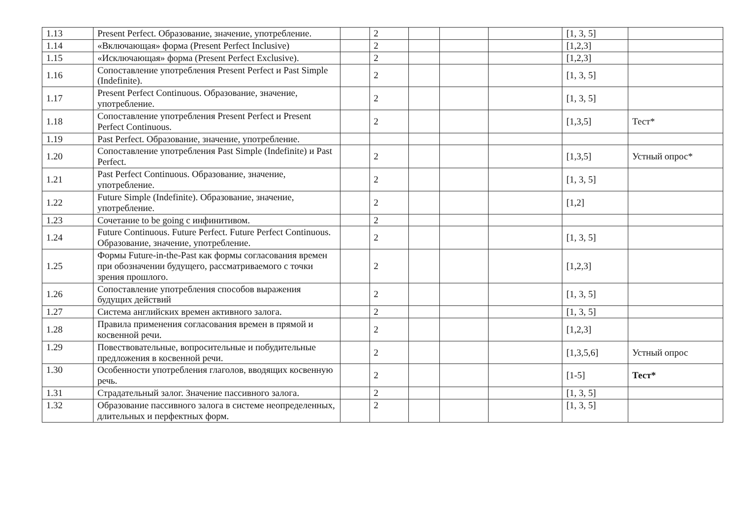| 1.13 | Present Perfect. Образование, значение, употребление. | | 2 | | | | [1, 3, 5] | |
| 1.14 | «Включающая» форма (Present Perfect Inclusive) | | 2 | | | | [1,2,3] | |
| 1.15 | «Исключающая» форма (Present Perfect Exclusive). | | 2 | | | | [1,2,3] | |
| 1.16 | Сопоставление употребления Present Perfect и Past Simple (Indefinite). | | 2 | | | | [1, 3, 5] | |
| 1.17 | Present Perfect Continuous. Образование, значение, употребление. | | 2 | | | | [1, 3, 5] | |
| 1.18 | Сопоставление употребления Present Perfect и Present Perfect Continuous. | | 2 | | | | [1,3,5] | Тест* |
| 1.19 | Past Perfect. Образование, значение, употребление. | | | | | | | |
| 1.20 | Сопоставление употребления Past Simple (Indefinite) и Past Perfect. | | 2 | | | | [1,3,5] | Устный опрос* |
| 1.21 | Past Perfect Continuous. Образование, значение, употребление. | | 2 | | | | [1, 3, 5] | |
| 1.22 | Future Simple (Indefinite). Образование, значение, употребление. | | 2 | | | | [1,2] | |
| 1.23 | Сочетание to be going с инфинитивом. | | 2 | | | | | |
| 1.24 | Future Continuous. Future Perfect. Future Perfect Continuous. Образование, значение, употребление. | | 2 | | | | [1, 3, 5] | |
| 1.25 | Формы Future-in-the-Past как формы согласования времен при обозначении будущего, рассматриваемого с точки зрения прошлого. | | 2 | | | | [1,2,3] | |
| 1.26 | Сопоставление употребления способов выражения будущих действий | | 2 | | | | [1, 3, 5] | |
| 1.27 | Система английских времен активного залога. | | 2 | | | | [1, 3, 5] | |
| 1.28 | Правила применения согласования времен в прямой и косвенной речи. | | 2 | | | | [1,2,3] | |
| 1.29 | Повествовательные, вопросительные и побудительные предложения в косвенной речи. | | 2 | | | | [1,3,5,6] | Устный опрос |
| 1.30 | Особенности употребления глаголов, вводящих косвенную речь. | | 2 | | | | [1-5] | Тест* |
| 1.31 | Страдательный залог. Значение пассивного залога. | | 2 | | | | [1, 3, 5] | |
| 1.32 | Образование пассивного залога в системе неопределенных, длительных и перфектных форм. | | 2 | | | | [1, 3, 5] | |